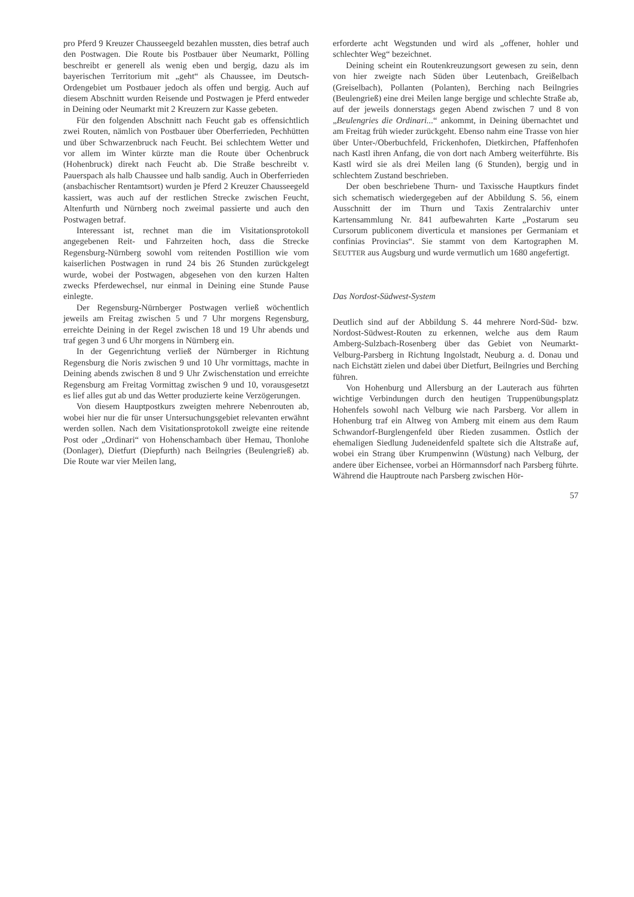pro Pferd 9 Kreuzer Chausseegeld bezahlen mussten, dies betraf auch den Postwagen. Die Route bis Postbauer über Neumarkt, Pölling beschreibt er generell als wenig eben und bergig, dazu als im bayerischen Territorium mit „geht“ als Chaussee, im Deutsch-Ordengebiet um Postbauer jedoch als offen und bergig. Auch auf diesem Abschnitt wurden Reisende und Postwagen je Pferd entweder in Deining oder Neumarkt mit 2 Kreuzern zur Kasse gebeten.
Für den folgenden Abschnitt nach Feucht gab es offensichtlich zwei Routen, nämlich von Postbauer über Oberferrieden, Pechhütten und über Schwarzenbruck nach Feucht. Bei schlechtem Wetter und vor allem im Winter kürzte man die Route über Ochenbruck (Hohenbruck) direkt nach Feucht ab. Die Straße beschreibt v. Pauerspach als halb Chaussee und halb sandig. Auch in Oberferrieden (ansbachischer Rentamtsort) wurden je Pferd 2 Kreuzer Chausseegeld kassiert, was auch auf der restlichen Strecke zwischen Feucht, Altenfurth und Nürnberg noch zweimal passierte und auch den Postwagen betraf.
Interessant ist, rechnet man die im Visitationsprotokoll angegebenen Reit- und Fahrzeiten hoch, dass die Strecke Regensburg-Nürnberg sowohl vom reitenden Postillion wie vom kaiserlichen Postwagen in rund 24 bis 26 Stunden zurückgelegt wurde, wobei der Postwagen, abgesehen von den kurzen Halten zwecks Pferdewechsel, nur einmal in Deining eine Stunde Pause einlegte.
Der Regensburg-Nürnberger Postwagen verließ wöchentlich jeweils am Freitag zwischen 5 und 7 Uhr morgens Regensburg, erreichte Deining in der Regel zwischen 18 und 19 Uhr abends und traf gegen 3 und 6 Uhr morgens in Nürnberg ein.
In der Gegenrichtung verließ der Nürnberger in Richtung Regensburg die Noris zwischen 9 und 10 Uhr vormittags, machte in Deining abends zwischen 8 und 9 Uhr Zwischenstation und erreichte Regensburg am Freitag Vormittag zwischen 9 und 10, vorausgesetzt es lief alles gut ab und das Wetter produzierte keine Verzögerungen.
Von diesem Hauptpostkurs zweigten mehrere Nebenrouten ab, wobei hier nur die für unser Untersuchungsgebiet relevanten erwähnt werden sollen. Nach dem Visitationsprotokoll zweigte eine reitende Post oder „Ordinari“ von Hohenschambach über Hemau, Thonlohe (Donlager), Dietfurt (Diepfurth) nach Beilngries (Beulengrieß) ab. Die Route war vier Meilen lang,
erforderte acht Wegstunden und wird als „offener, hohler und schlechter Weg“ bezeichnet.
Deining scheint ein Routenkreuzungsort gewesen zu sein, denn von hier zweigte nach Süden über Leutenbach, Greißelbach (Greiselbach), Pollanten (Polanten), Berching nach Beilngries (Beulengrieß) eine drei Meilen lange bergige und schlechte Straße ab, auf der jeweils donnerstags gegen Abend zwischen 7 und 8 von „Beulengries die Ordinari...“ ankommt, in Deining übernachtet und am Freitag früh wieder zurückgeht. Ebenso nahm eine Trasse von hier über Unter-/Oberbuchfeld, Frickenhofen, Dietkirchen, Pfaffenhofen nach Kastl ihren Anfang, die von dort nach Amberg weiterführte. Bis Kastl wird sie als drei Meilen lang (6 Stunden), bergig und in schlechtem Zustand beschrieben.
Der oben beschriebene Thurn- und Taxissche Hauptkurs findet sich schematisch wiedergegeben auf der Abbildung S. 56, einem Ausschnitt der im Thurn und Taxis Zentralarchiv unter Kartensammlung Nr. 841 aufbewahrten Karte „Postarum seu Cursorum publiconem diverticula et mansiones per Germaniam et confinias Provincias“. Sie stammt von dem Kartographen M. SEUTTER aus Augsburg und wurde vermutlich um 1680 angefertigt.
Das Nordost-Südwest-System
Deutlich sind auf der Abbildung S. 44 mehrere Nord-Süd- bzw. Nordost-Südwest-Routen zu erkennen, welche aus dem Raum Amberg-Sulzbach-Rosenberg über das Gebiet von Neumarkt-Velburg-Parsberg in Richtung Ingolstadt, Neuburg a. d. Donau und nach Eichstätt zielen und dabei über Dietfurt, Beilngries und Berching führen.
Von Hohenburg und Allersburg an der Lauterach aus führten wichtige Verbindungen durch den heutigen Truppenübungsplatz Hohenfels sowohl nach Velburg wie nach Parsberg. Vor allem in Hohenburg traf ein Altweg von Amberg mit einem aus dem Raum Schwandorf-Burglengenfeld über Rieden zusammen. Östlich der ehemaligen Siedlung Judeneidenfeld spaltete sich die Altstraße auf, wobei ein Strang über Krumpenwinn (Wüstung) nach Velburg, der andere über Eichensee, vorbei an Hörmannsdorf nach Parsberg führte. Während die Hauptroute nach Parsberg zwischen Hör-
57